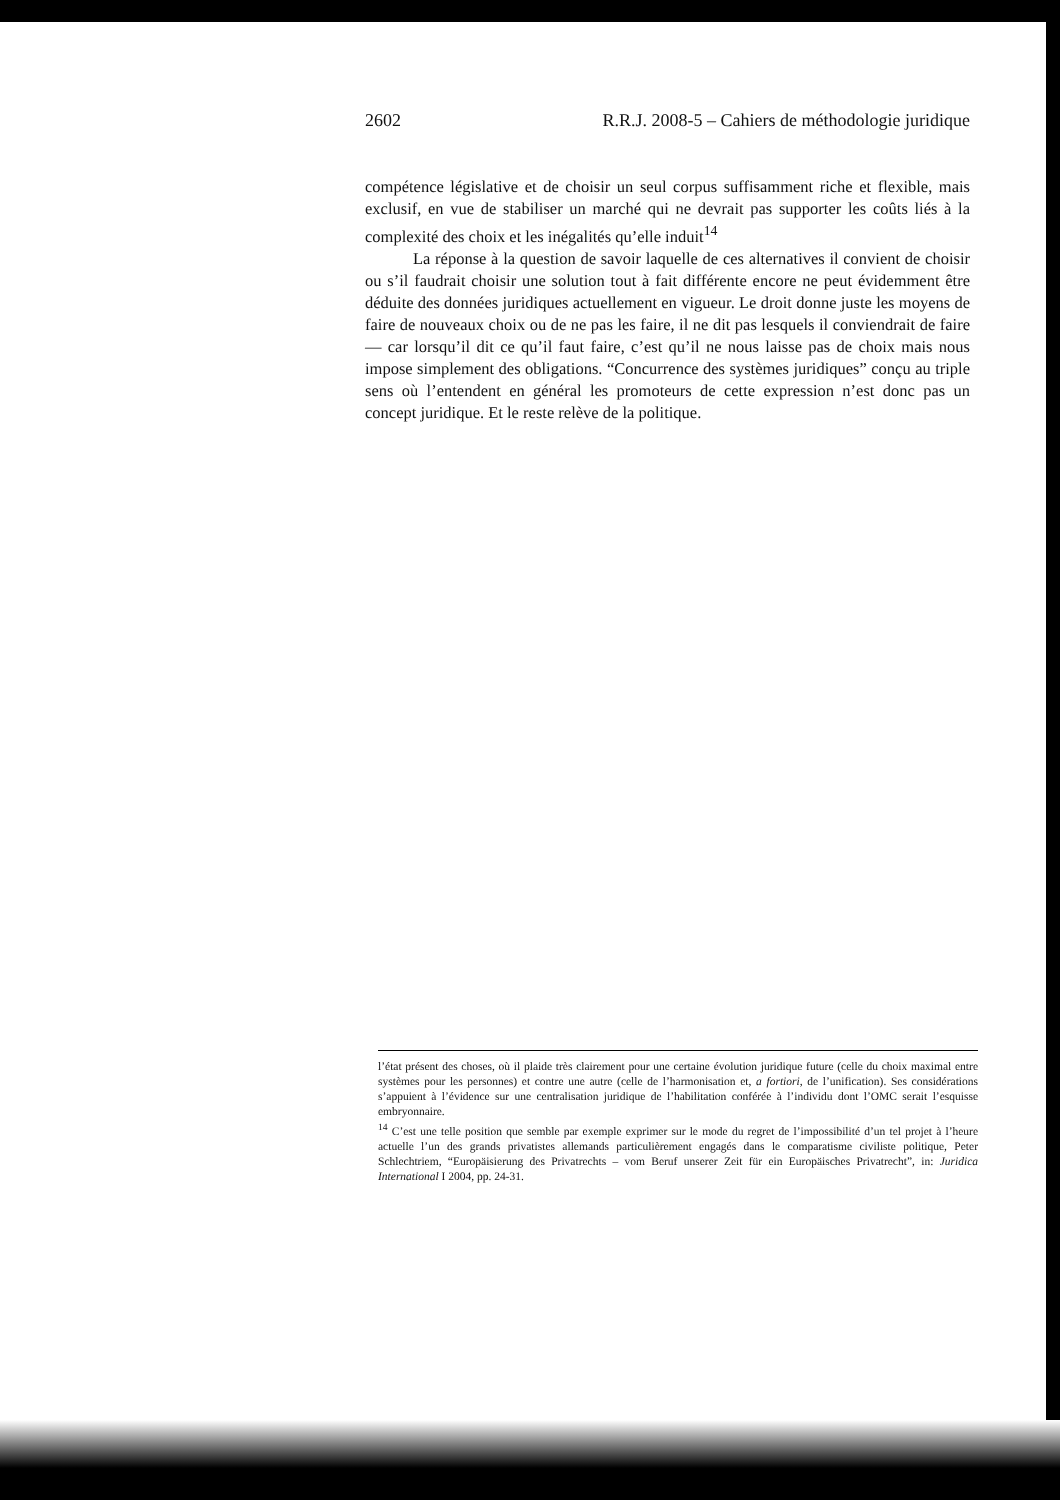2602 R.R.J. 2008-5 – Cahiers de méthodologie juridique
compétence législative et de choisir un seul corpus suffisamment riche et flexible, mais exclusif, en vue de stabiliser un marché qui ne devrait pas supporter les coûts liés à la complexité des choix et les inégalités qu’elle induit<sup>14</sup>
La réponse à la question de savoir laquelle de ces alternatives il convient de choisir ou s’il faudrait choisir une solution tout à fait différente encore ne peut évidemment être déduite des données juridiques actuellement en vigueur. Le droit donne juste les moyens de faire de nouveaux choix ou de ne pas les faire, il ne dit pas lesquels il conviendrait de faire — car lorsqu’il dit ce qu’il faut faire, c’est qu’il ne nous laisse pas de choix mais nous impose simplement des obligations. “Concurrence des systèmes juridiques” conçu au triple sens où l’entendent en général les promoteurs de cette expression n’est donc pas un concept juridique. Et le reste relève de la politique.
l’état présent des choses, où il plaide très clairement pour une certaine évolution juridique future (celle du choix maximal entre systèmes pour les personnes) et contre une autre (celle de l’harmonisation et, a fortiori, de l’unification). Ses considérations s’appuient à l’évidence sur une centralisation juridique de l’habilitation conférée à l’individu dont l’OMC serait l’esquisse embryonnaire.
<sup>14</sup> C’est une telle position que semble par exemple exprimer sur le mode du regret de l’impossibilité d’un tel projet à l’heure actuelle l’un des grands privatistes allemands particulièrement engagés dans le comparatisme civiliste politique, Peter Schlechtriem, “Europäisierung des Privatrechts – vom Beruf unserer Zeit für ein Europäisches Privatrecht”, in: Juridica International I 2004, pp. 24-31.